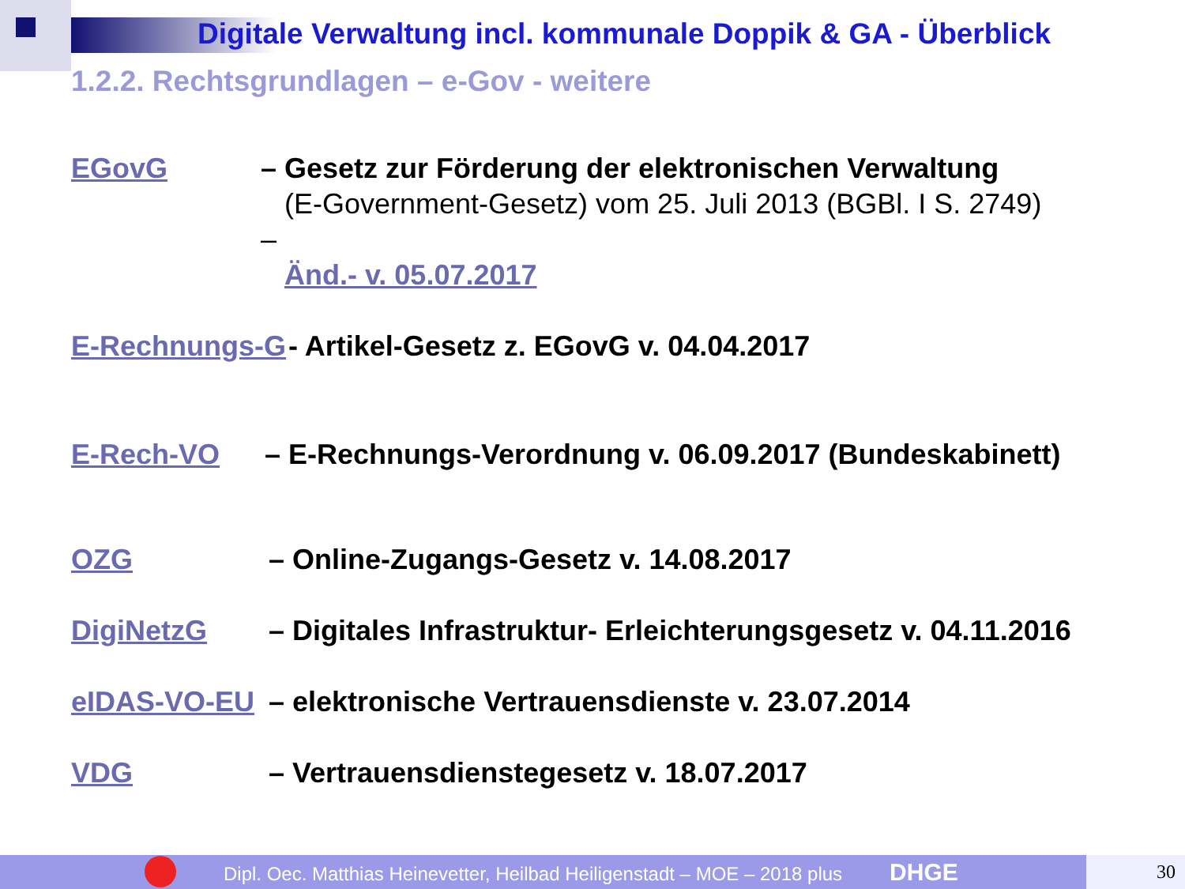Digitale Verwaltung incl. kommunale Doppik & GA - Überblick
1.2.2. Rechtsgrundlagen – e-Gov - weitere
EGovG – Gesetz zur Förderung der elektronischen Verwaltung
(E-Government-Gesetz) vom 25. Juli 2013 (BGBl. I S. 2749) –
Änd.- v. 05.07.2017
E-Rechnungs-G - Artikel-Gesetz z. EGovG v. 04.04.2017
E-Rech-VO – E-Rechnungs-Verordnung v. 06.09.2017 (Bundeskabinett)
OZG – Online-Zugangs-Gesetz v. 14.08.2017
DigiNetzG – Digitales Infrastruktur- Erleichterungsgesetz v. 04.11.2016
eIDAS-VO-EU – elektronische Vertrauensdienste v. 23.07.2014
VDG – Vertrauensdienstegesetz v. 18.07.2017
Dipl. Oec. Matthias Heinevetter, Heilbad Heiligenstadt – MOE – 2018 plus DHGE 30